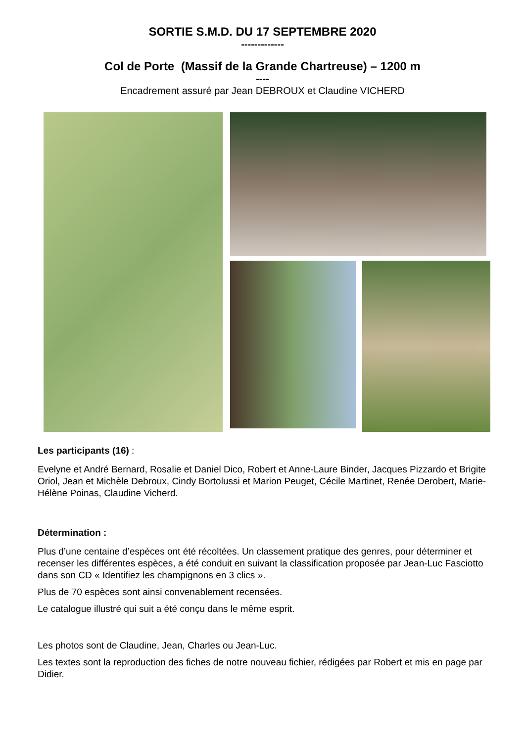SORTIE S.M.D. DU 17 SEPTEMBRE 2020
-------------
Col de Porte (Massif de la Grande Chartreuse) – 1200 m
----
Encadrement assuré par Jean DEBROUX et Claudine VICHERD
Les participants (16) :
Evelyne et André Bernard, Rosalie et Daniel Dico, Robert et Anne-Laure Binder, Jacques Pizzardo et Brigite Oriol, Jean et Michèle Debroux, Cindy Bortolussi et Marion Peuget, Cécile Martinet, Renée Derobert, Marie-Hélène Poinas, Claudine Vicherd.
Détermination :
Plus d’une centaine d’espèces ont été récoltées. Un classement pratique des genres, pour déterminer et recenser les différentes espèces, a été conduit en suivant la classification proposée par Jean-Luc Fasciotto dans son CD « Identifiez les champignons en 3 clics ».
Plus de 70 espèces sont ainsi convenablement recensées.
Le catalogue illustré qui suit a été conçu dans le même esprit.
Les photos sont de Claudine, Jean, Charles ou Jean-Luc.
Les textes sont la reproduction des fiches de notre nouveau fichier, rédigées par Robert et mis en page par Didier.